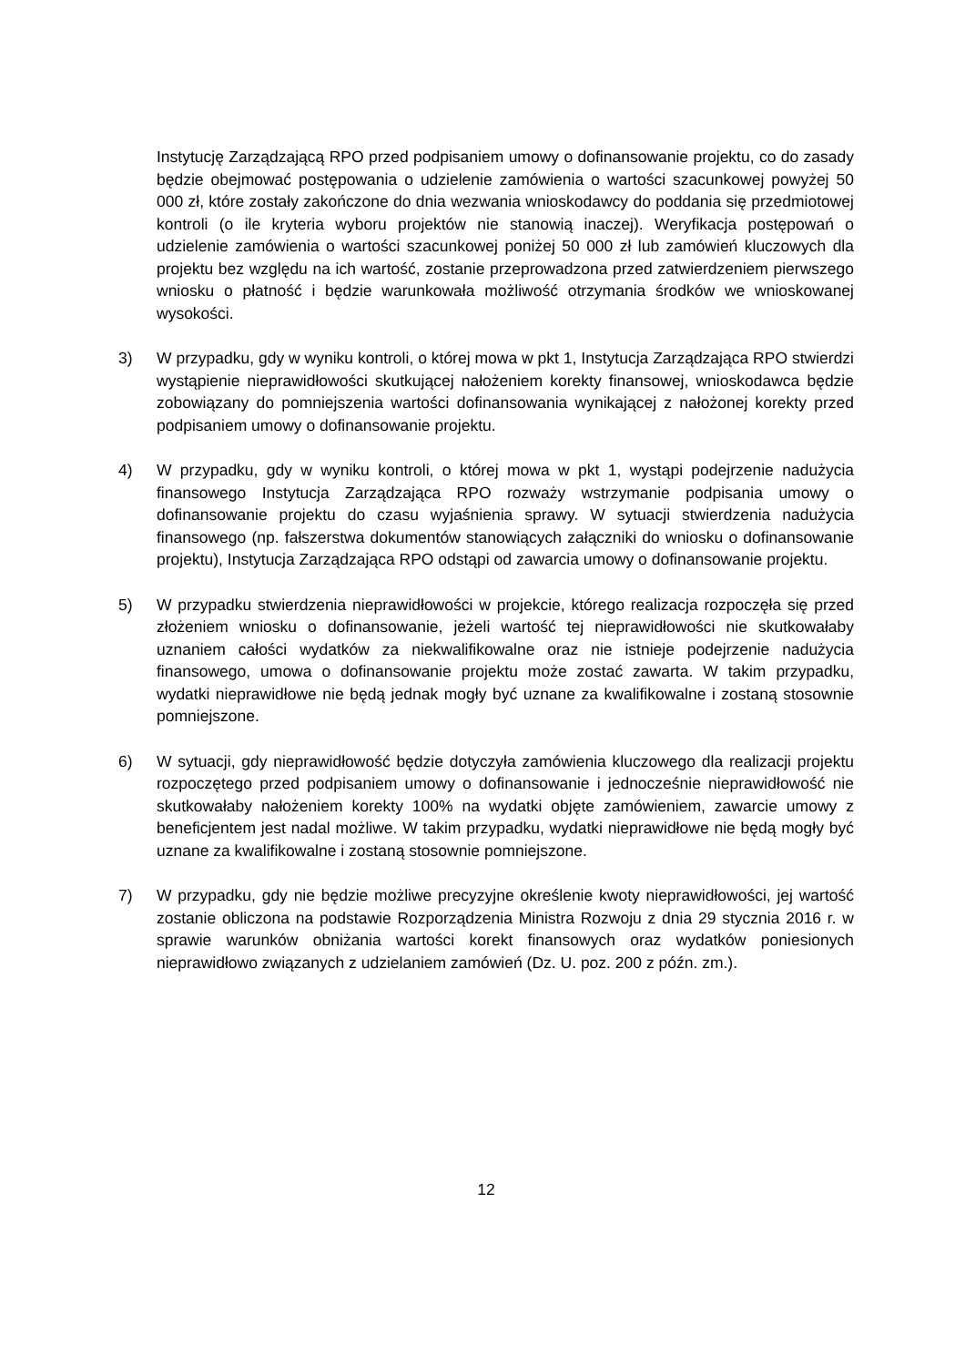Instytucję Zarządzającą RPO przed podpisaniem umowy o dofinansowanie projektu, co do zasady będzie obejmować postępowania o udzielenie zamówienia o wartości szacunkowej powyżej 50 000 zł, które zostały zakończone do dnia wezwania wnioskodawcy do poddania się przedmiotowej kontroli (o ile kryteria wyboru projektów nie stanowią inaczej). Weryfikacja postępowań o udzielenie zamówienia o wartości szacunkowej poniżej 50 000 zł lub zamówień kluczowych dla projektu bez względu na ich wartość, zostanie przeprowadzona przed zatwierdzeniem pierwszego wniosku o płatność i będzie warunkowała możliwość otrzymania środków we wnioskowanej wysokości.
3) W przypadku, gdy w wyniku kontroli, o której mowa w pkt 1, Instytucja Zarządzająca RPO stwierdzi wystąpienie nieprawidłowości skutkującej nałożeniem korekty finansowej, wnioskodawca będzie zobowiązany do pomniejszenia wartości dofinansowania wynikającej z nałożonej korekty przed podpisaniem umowy o dofinansowanie projektu.
4) W przypadku, gdy w wyniku kontroli, o której mowa w pkt 1, wystąpi podejrzenie nadużycia finansowego Instytucja Zarządzająca RPO rozważy wstrzymanie podpisania umowy o dofinansowanie projektu do czasu wyjaśnienia sprawy. W sytuacji stwierdzenia nadużycia finansowego (np. fałszerstwa dokumentów stanowiących załączniki do wniosku o dofinansowanie projektu), Instytucja Zarządzająca RPO odstąpi od zawarcia umowy o dofinansowanie projektu.
5) W przypadku stwierdzenia nieprawidłowości w projekcie, którego realizacja rozpoczęła się przed złożeniem wniosku o dofinansowanie, jeżeli wartość tej nieprawidłowości nie skutkowałaby uznaniem całości wydatków za niekwalifikowalne oraz nie istnieje podejrzenie nadużycia finansowego, umowa o dofinansowanie projektu może zostać zawarta. W takim przypadku, wydatki nieprawidłowe nie będą jednak mogły być uznane za kwalifikowalne i zostaną stosownie pomniejszone.
6) W sytuacji, gdy nieprawidłowość będzie dotyczyła zamówienia kluczowego dla realizacji projektu rozpoczętego przed podpisaniem umowy o dofinansowanie i jednocześnie nieprawidłowość nie skutkowałaby nałożeniem korekty 100% na wydatki objęte zamówieniem, zawarcie umowy z beneficjentem jest nadal możliwe. W takim przypadku, wydatki nieprawidłowe nie będą mogły być uznane za kwalifikowalne i zostaną stosownie pomniejszone.
7) W przypadku, gdy nie będzie możliwe precyzyjne określenie kwoty nieprawidłowości, jej wartość zostanie obliczona na podstawie Rozporządzenia Ministra Rozwoju z dnia 29 stycznia 2016 r. w sprawie warunków obniżania wartości korekt finansowych oraz wydatków poniesionych nieprawidłowo związanych z udzielaniem zamówień (Dz. U. poz. 200 z późn. zm.).
12